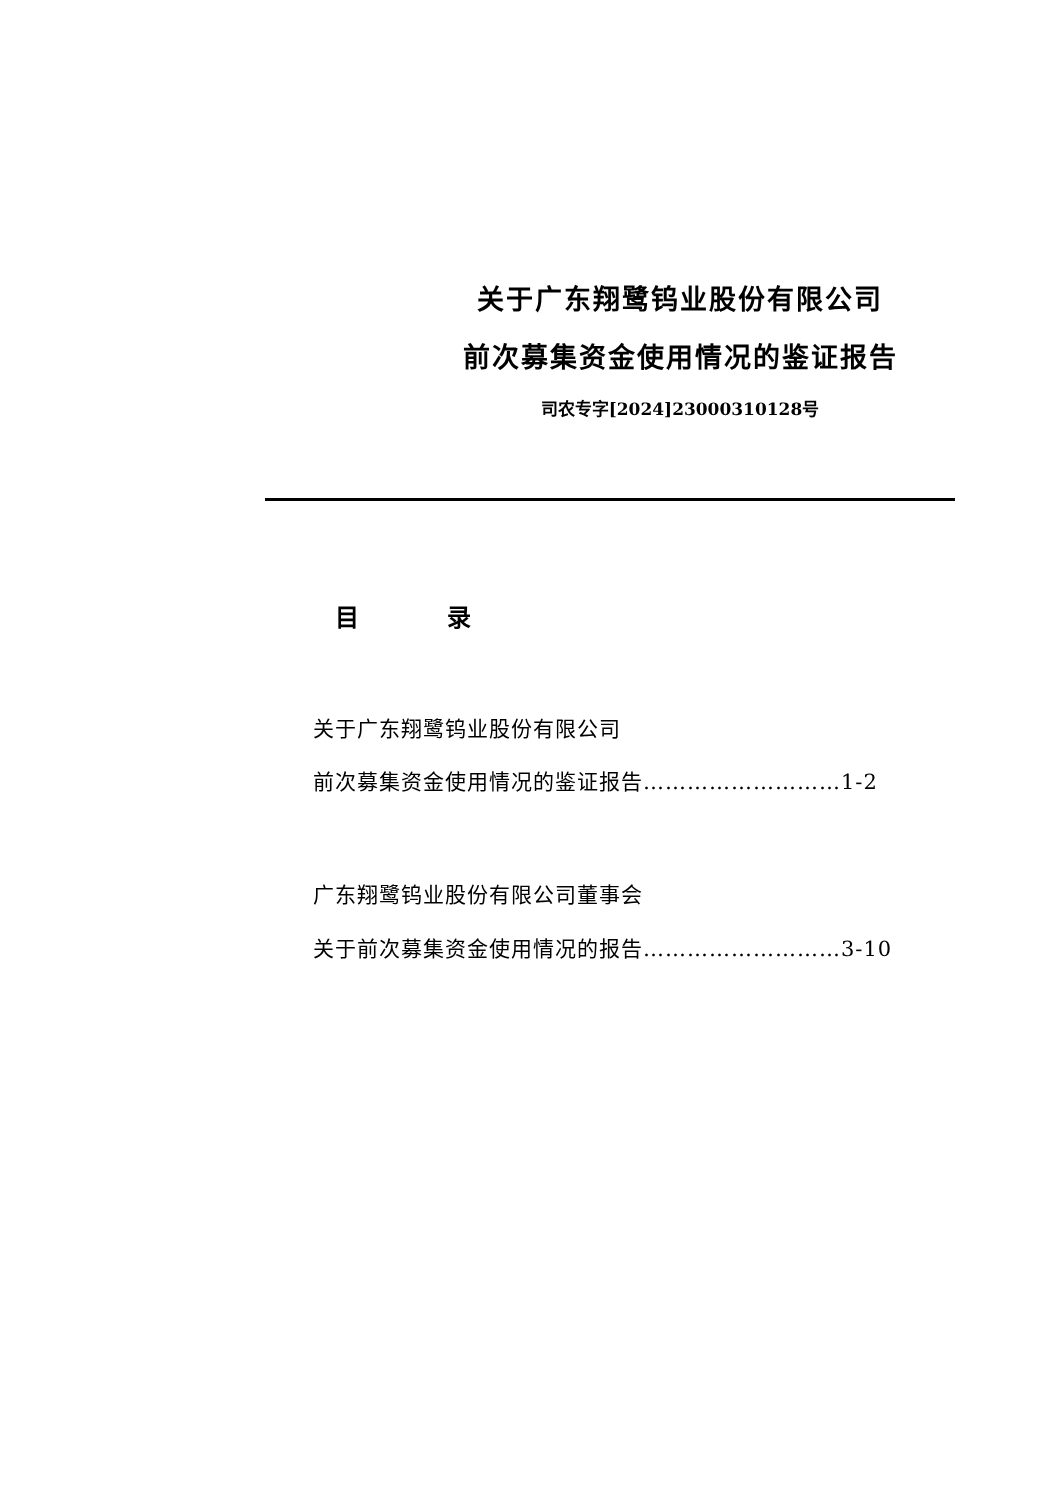关于广东翔鹭钨业股份有限公司
前次募集资金使用情况的鉴证报告
司农专字[2024]23000310128号
目 录
关于广东翔鹭钨业股份有限公司
前次募集资金使用情况的鉴证报告………………………1-2
广东翔鹭钨业股份有限公司董事会
关于前次募集资金使用情况的报告………………………3-10